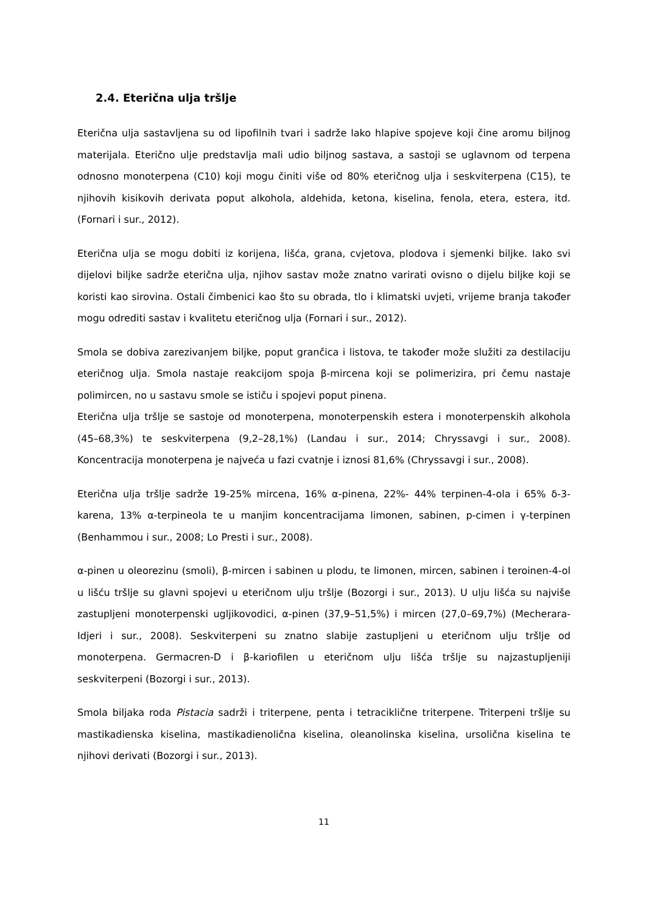2.4. Eterična ulja tršlje
Eterična ulja sastavljena su od lipofilnih tvari i sadrže lako hlapive spojeve koji čine aromu biljnog materijala. Eterično ulje predstavlja mali udio biljnog sastava, a sastoji se uglavnom od terpena odnosno monoterpena (C10) koji mogu činiti više od 80% eteričnog ulja i seskviterpena (C15), te njihovih kisikovih derivata poput alkohola, aldehida, ketona, kiselina, fenola, etera, estera, itd. (Fornari i sur., 2012).
Eterična ulja se mogu dobiti iz korijena, lišća, grana, cvjetova, plodova i sjemenki biljke. Iako svi dijelovi biljke sadrže eterična ulja, njihov sastav može znatno varirati ovisno o dijelu biljke koji se koristi kao sirovina. Ostali čimbenici kao što su obrada, tlo i klimatski uvjeti, vrijeme branja također mogu odrediti sastav i kvalitetu eteričnog ulja (Fornari i sur., 2012).
Smola se dobiva zarezivanjem biljke, poput grančica i listova, te također može služiti za destilaciju eteričnog ulja. Smola nastaje reakcijom spoja β-mircena koji se polimerizira, pri čemu nastaje polimircen, no u sastavu smole se ističu i spojevi poput pinena.
Eterična ulja tršlje se sastoje od monoterpena, monoterpenskih estera i monoterpenskih alkohola (45–68,3%) te seskviterpena (9,2–28,1%) (Landau i sur., 2014; Chryssavgi i sur., 2008). Koncentracija monoterpena je najveća u fazi cvatnje i iznosi 81,6% (Chryssavgi i sur., 2008).
Eterična ulja tršlje sadrže 19-25% mircena, 16% α-pinena, 22%- 44% terpinen-4-ola i 65% δ-3-karena, 13% α-terpineola te u manjim koncentracijama limonen, sabinen, p-cimen i γ-terpinen (Benhammou i sur., 2008; Lo Presti i sur., 2008).
α-pinen u oleorezinu (smoli), β-mircen i sabinen u plodu, te limonen, mircen, sabinen i teroinen-4-ol u lišću tršlje su glavni spojevi u eteričnom ulju tršlje (Bozorgi i sur., 2013). U ulju lišća su najviše zastupljeni monoterpenski ugljikovodici, α-pinen (37,9–51,5%) i mircen (27,0–69,7%) (Mecherara-Idjeri i sur., 2008). Seskviterpeni su znatno slabije zastupljeni u eteričnom ulju tršlje od monoterpena. Germacren-D i β-kariofilen u eteričnom ulju lišća tršlje su najzastupljeniji seskviterpeni (Bozorgi i sur., 2013).
Smola biljaka roda Pistacia sadrži i triterpene, penta i tetraciklične triterpene. Triterpeni tršlje su mastikadienska kiselina, mastikadienolična kiselina, oleanolinska kiselina, ursolična kiselina te njihovi derivati (Bozorgi i sur., 2013).
11